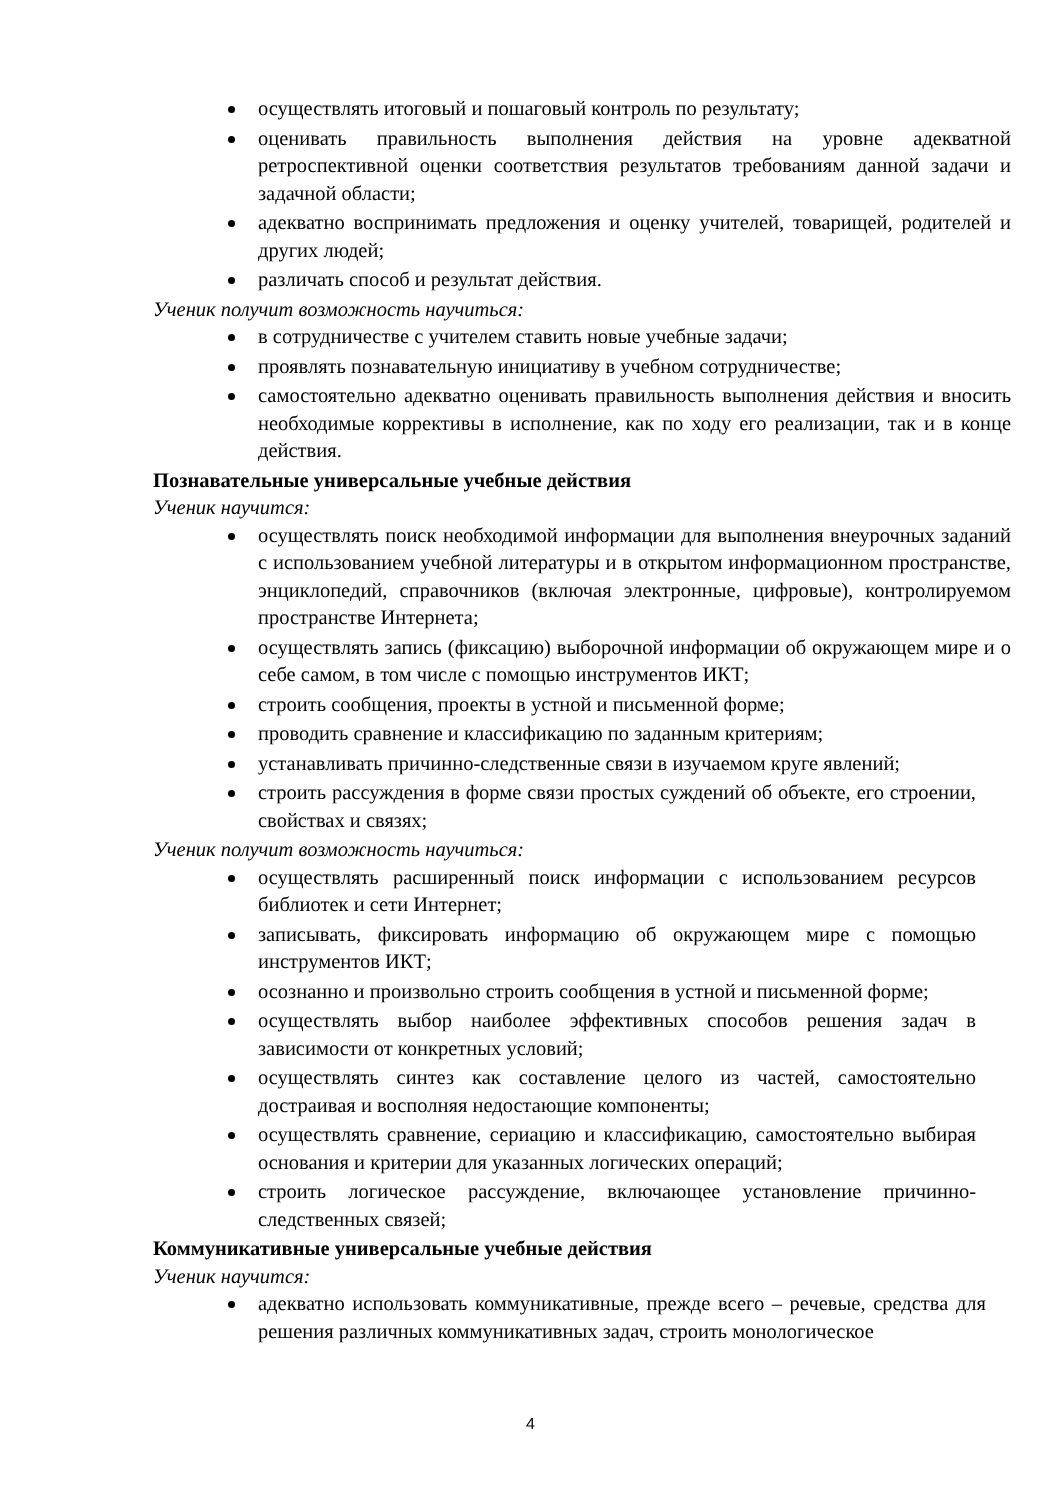осуществлять итоговый и пошаговый контроль по результату;
оценивать правильность выполнения действия на уровне адекватной ретроспективной оценки соответствия результатов требованиям данной задачи и задачной области;
адекватно воспринимать предложения и оценку учителей, товарищей, родителей и других людей;
различать способ и результат действия.
Ученик получит возможность научиться:
в сотрудничестве с учителем ставить новые учебные задачи;
проявлять познавательную инициативу в учебном сотрудничестве;
самостоятельно адекватно оценивать правильность выполнения действия и вносить необходимые коррективы в исполнение, как по ходу его реализации, так и в конце действия.
Познавательные универсальные учебные действия
Ученик научится:
осуществлять поиск необходимой информации для выполнения внеурочных заданий с использованием учебной литературы и в открытом информационном пространстве, энциклопедий, справочников (включая электронные, цифровые), контролируемом пространстве Интернета;
осуществлять запись (фиксацию) выборочной информации об окружающем мире и о себе самом, в том числе с помощью инструментов ИКТ;
строить сообщения, проекты в устной и письменной форме;
проводить сравнение и классификацию по заданным критериям;
устанавливать причинно-следственные связи в изучаемом круге явлений;
строить рассуждения в форме связи простых суждений об объекте, его строении, свойствах и связях;
Ученик получит возможность научиться:
осуществлять расширенный поиск информации с использованием ресурсов библиотек и сети Интернет;
записывать, фиксировать информацию об окружающем мире с помощью инструментов ИКТ;
осознанно и произвольно строить сообщения в устной и письменной форме;
осуществлять выбор наиболее эффективных способов решения задач в зависимости от конкретных условий;
осуществлять синтез как составление целого из частей, самостоятельно достраивая и восполняя недостающие компоненты;
осуществлять сравнение, сериацию и классификацию, самостоятельно выбирая основания и критерии для указанных логических операций;
строить логическое рассуждение, включающее установление причинно-следственных связей;
Коммуникативные универсальные учебные действия
Ученик научится:
адекватно использовать коммуникативные, прежде всего – речевые, средства для решения различных коммуникативных задач, строить монологическое
4